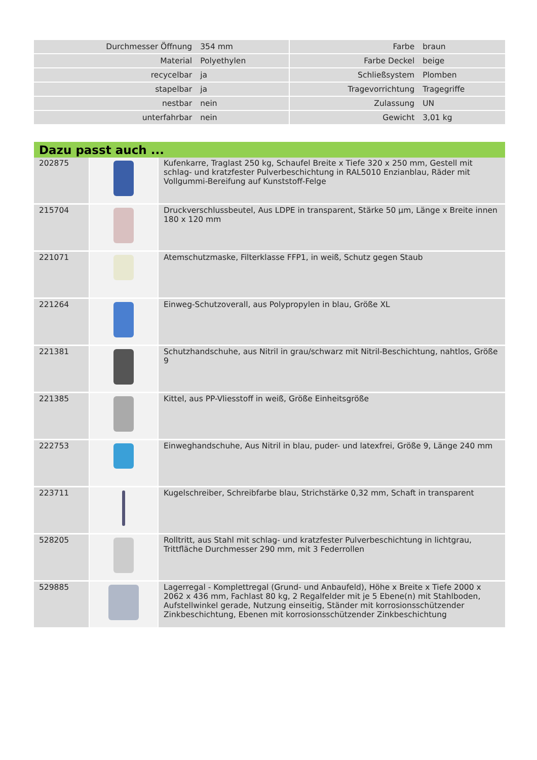| Durchmesser Öffnung | 354 mm | | Farbe | braun |
| Material | Polyethylen | | Farbe Deckel | beige |
| recycelbar | ja | | Schließsystem | Plomben |
| stapelbar | ja | | Tragevorrichtung | Tragegriffe |
| nestbar | nein | | Zulassung | UN |
| unterfahrbar | nein | | Gewicht | 3,01 kg |
| Dazu passt auch ... | | |
| --- | --- | --- |
| 202875 | | Kufenkarre, Traglast 250 kg, Schaufel Breite x Tiefe 320 x 250 mm, Gestell mit schlag- und kratzfester Pulverbeschichtung in RAL5010 Enzianblau, Räder mit Vollgummi-Bereifung auf Kunststoff-Felge |
| 215704 | | Druckverschlussbeutel, Aus LDPE in transparent, Stärke 50 µm, Länge x Breite innen 180 x 120 mm |
| 221071 | | Atemschutzmaske, Filterklasse FFP1, in weiß, Schutz gegen Staub |
| 221264 | | Einweg-Schutzoverall, aus Polypropylen in blau, Größe XL |
| 221381 | | Schutzhandschuhe, aus Nitril in grau/schwarz mit Nitril-Beschichtung, nahtlos, Größe 9 |
| 221385 | | Kittel, aus PP-Vliesstoff in weiß, Größe Einheitsgröße |
| 222753 | | Einweghandschuhe, Aus Nitril in blau, puder- und latexfrei, Größe 9, Länge 240 mm |
| 223711 | | Kugelschreiber, Schreibfarbe blau, Strichstärke 0,32 mm, Schaft in transparent |
| 528205 | | Rolltritt, aus Stahl mit schlag- und kratzfester Pulverbeschichtung in lichtgrau, Trittfläche Durchmesser 290 mm, mit 3 Federrollen |
| 529885 | | Lagerregal - Komplettregal (Grund- und Anbaufeld), Höhe x Breite x Tiefe 2000 x 2062 x 436 mm, Fachlast 80 kg, 2 Regalfelder mit je 5 Ebene(n) mit Stahlboden, Aufstellwinkel gerade, Nutzung einseitig, Ständer mit korrosionsschützender Zinkbeschichtung, Ebenen mit korrosionsschützender Zinkbeschichtung |